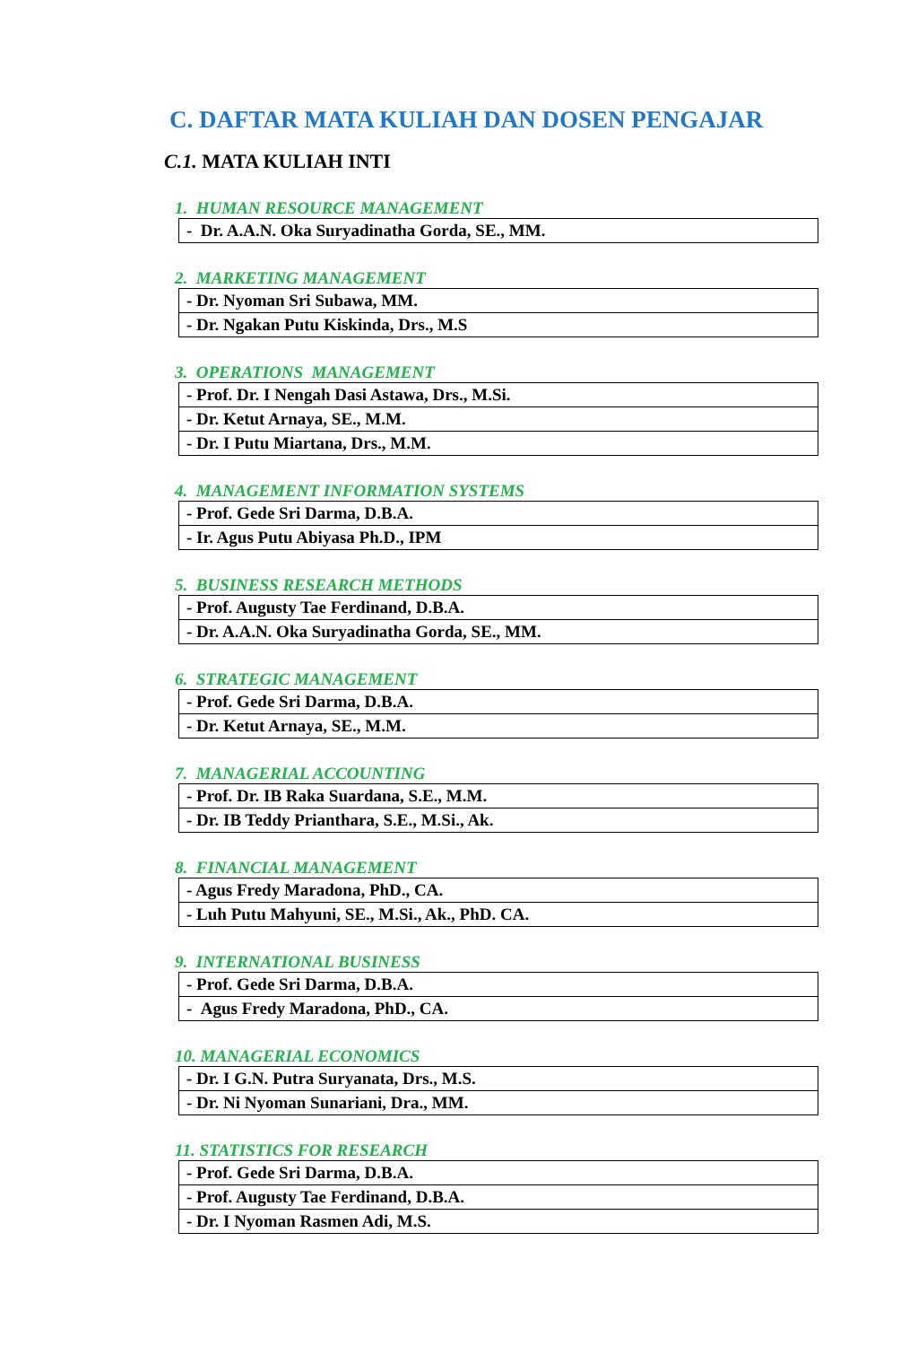C. DAFTAR MATA KULIAH DAN DOSEN PENGAJAR
C.1. MATA KULIAH INTI
1. HUMAN RESOURCE MANAGEMENT
| - Dr. A.A.N. Oka Suryadinatha Gorda, SE., MM. |
2. MARKETING MANAGEMENT
| - Dr. Nyoman Sri Subawa, MM. |
| - Dr. Ngakan Putu Kiskinda, Drs., M.S |
3. OPERATIONS MANAGEMENT
| - Prof. Dr. I Nengah Dasi Astawa, Drs., M.Si. |
| - Dr. Ketut Arnaya, SE., M.M. |
| - Dr. I Putu Miartana, Drs., M.M. |
4. MANAGEMENT INFORMATION SYSTEMS
| - Prof. Gede Sri Darma, D.B.A. |
| - Ir. Agus Putu Abiyasa Ph.D., IPM |
5. BUSINESS RESEARCH METHODS
| - Prof. Augusty Tae Ferdinand, D.B.A. |
| - Dr. A.A.N. Oka Suryadinatha Gorda, SE., MM. |
6. STRATEGIC MANAGEMENT
| - Prof. Gede Sri Darma, D.B.A. |
| - Dr. Ketut Arnaya, SE., M.M. |
7. MANAGERIAL ACCOUNTING
| - Prof. Dr. IB Raka Suardana, S.E., M.M. |
| - Dr. IB Teddy Prianthara, S.E., M.Si., Ak. |
8. FINANCIAL MANAGEMENT
| - Agus Fredy Maradona, PhD., CA. |
| - Luh Putu Mahyuni, SE., M.Si., Ak., PhD. CA. |
9. INTERNATIONAL BUSINESS
| - Prof. Gede Sri Darma, D.B.A. |
| - Agus Fredy Maradona, PhD., CA. |
10. MANAGERIAL ECONOMICS
| - Dr. I G.N. Putra Suryanata, Drs., M.S. |
| - Dr. Ni Nyoman Sunariani, Dra., MM. |
11. STATISTICS FOR RESEARCH
| - Prof. Gede Sri Darma, D.B.A. |
| - Prof. Augusty Tae Ferdinand, D.B.A. |
| - Dr. I Nyoman Rasmen Adi, M.S. |